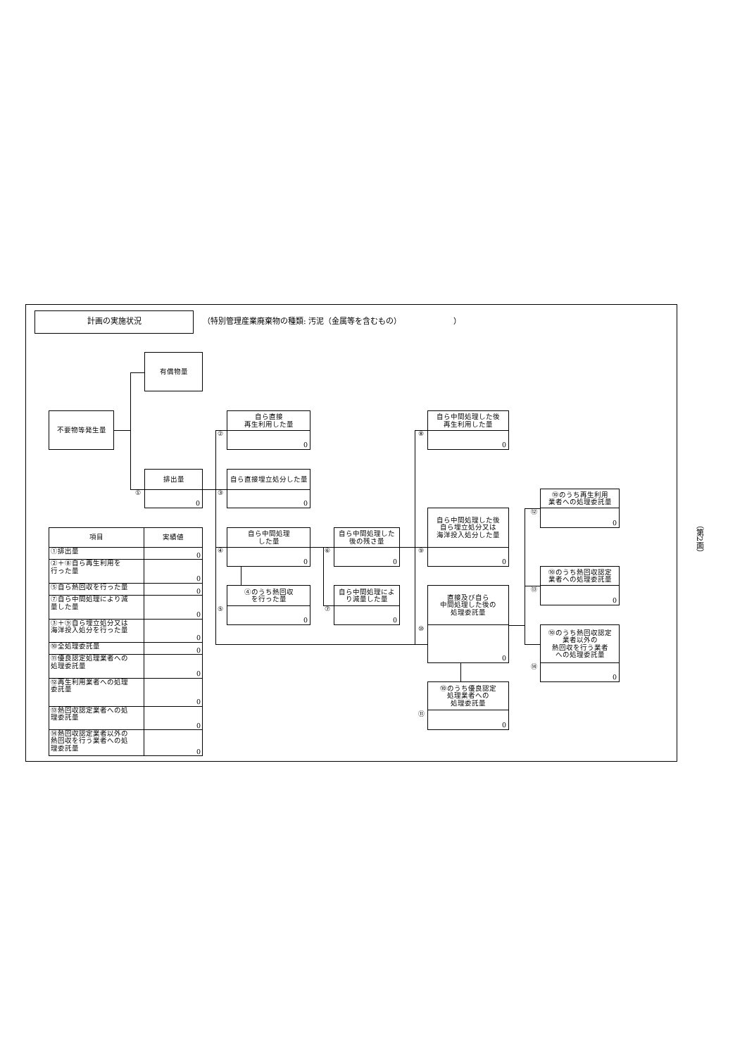計画の実施状況
（特別管理産業廃棄物の種類: 汚泥（金属等を含むもの） ）
有償物量
不要物等発生量
①
排出量
0
| 項目 | 実績値 |
| --- | --- |
| ①排出量 | 0 |
| ②＋⑧自ら再生利用を 行った量 | 0 |
| ⑤自ら熱回収を行った量 | 0 |
| ⑦自ら中間処理により減 量した量 | 0 |
| ③＋⑨自ら埋立処分又は 海洋投入処分を行った量 | 0 |
| ⑩全処理委託量 | 0 |
| ⑪優良認定処理業者への 処理委託量 | 0 |
| ⑫再生利用業者への処理 委託量 | 0 |
| ⑬熱回収認定業者への処 理委託量 | 0 |
| ⑭熱回収認定業者以外の 熱回収を行う業者への処 理委託量 | 0 |
②
自ら直接
再生利用した量
0
③
自ら直接埋立処分した量
0
④
自ら中間処理
した量
0
⑤
④のうち熱回収
を行った量
0
⑥
自ら中間処理した
後の残さ量
0
⑦
自ら中間処理によ
り減量した量
0
⑧
自ら中間処理した後
再生利用した量
0
⑨
自ら中間処理した後
自ら埋立処分又は
海洋投入処分した量
0
⑩
直接及び自ら
中間処理した後の
処理委託量
0
⑪
⑩のうち優良認定
処理業者への
処理委託量
0
⑫
⑩のうち再生利用
業者への処理委託量
0
⑬
⑩のうち熱回収認定
業者への処理委託量
0
⑭
⑩のうち熱回収認定
業者以外の
熱回収を行う業者
への処理委託量
0
（第2面）